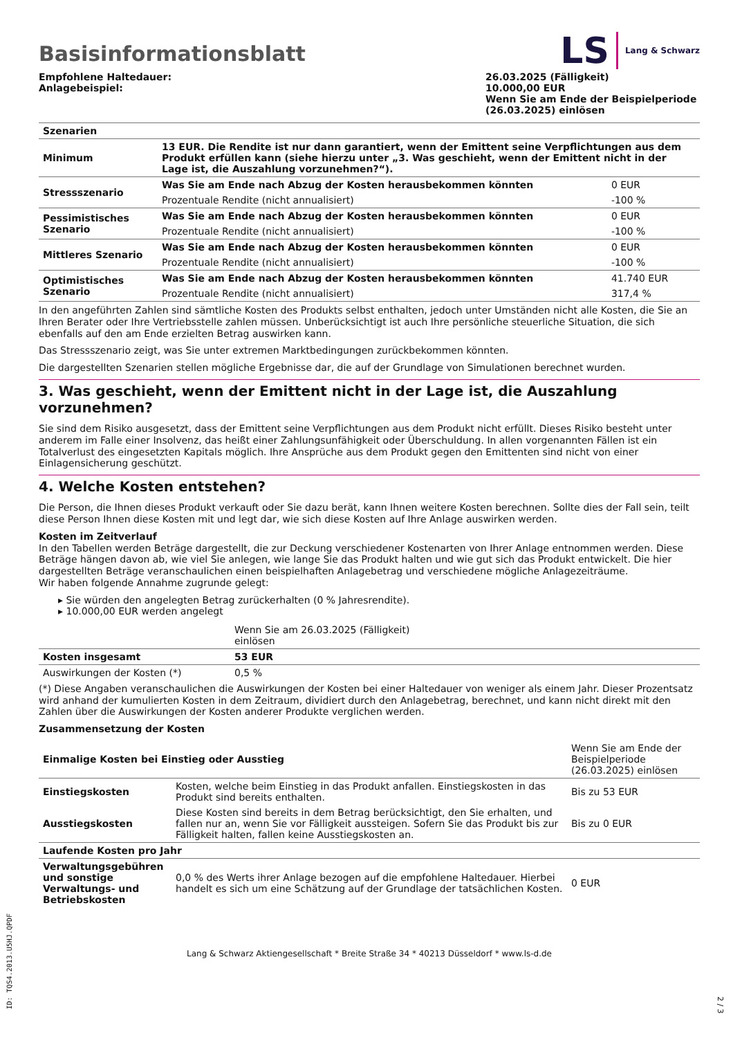Basisinformationsblatt
LS Lang & Schwarz
Empfohlene Haltedauer:
Anlagebeispiel:
26.03.2025 (Fälligkeit)
10.000,00 EUR
Wenn Sie am Ende der Beispielperiode (26.03.2025) einlösen
| Szenarien | | |
| --- | --- | --- |
| Minimum | 13 EUR. Die Rendite ist nur dann garantiert, wenn der Emittent seine Verpflichtungen aus dem Produkt erfüllen kann (siehe hierzu unter „3. Was geschieht, wenn der Emittent nicht in der Lage ist, die Auszahlung vorzunehmen?“). | |
| Stressszenario | Was Sie am Ende nach Abzug der Kosten herausbekommen könnten | 0 EUR |
| | Prozentuale Rendite (nicht annualisiert) | -100 % |
| Pessimistisches Szenario | Was Sie am Ende nach Abzug der Kosten herausbekommen könnten | 0 EUR |
| | Prozentuale Rendite (nicht annualisiert) | -100 % |
| Mittleres Szenario | Was Sie am Ende nach Abzug der Kosten herausbekommen könnten | 0 EUR |
| | Prozentuale Rendite (nicht annualisiert) | -100 % |
| Optimistisches Szenario | Was Sie am Ende nach Abzug der Kosten herausbekommen könnten | 41.740 EUR |
| | Prozentuale Rendite (nicht annualisiert) | 317,4 % |
In den angeführten Zahlen sind sämtliche Kosten des Produkts selbst enthalten, jedoch unter Umständen nicht alle Kosten, die Sie an Ihren Berater oder Ihre Vertriebsstelle zahlen müssen. Unberücksichtigt ist auch Ihre persönliche steuerliche Situation, die sich ebenfalls auf den am Ende erzielten Betrag auswirken kann.
Das Stressszenario zeigt, was Sie unter extremen Marktbedingungen zurückbekommen könnten.
Die dargestellten Szenarien stellen mögliche Ergebnisse dar, die auf der Grundlage von Simulationen berechnet wurden.
3. Was geschieht, wenn der Emittent nicht in der Lage ist, die Auszahlung vorzunehmen?
Sie sind dem Risiko ausgesetzt, dass der Emittent seine Verpflichtungen aus dem Produkt nicht erfüllt. Dieses Risiko besteht unter anderem im Falle einer Insolvenz, das heißt einer Zahlungsunfähigkeit oder Überschuldung. In allen vorgenannten Fällen ist ein Totalverlust des eingesetzten Kapitals möglich. Ihre Ansprüche aus dem Produkt gegen den Emittenten sind nicht von einer Einlagensicherung geschützt.
4. Welche Kosten entstehen?
Die Person, die Ihnen dieses Produkt verkauft oder Sie dazu berät, kann Ihnen weitere Kosten berechnen. Sollte dies der Fall sein, teilt diese Person Ihnen diese Kosten mit und legt dar, wie sich diese Kosten auf Ihre Anlage auswirken werden.
Kosten im Zeitverlauf
In den Tabellen werden Beträge dargestellt, die zur Deckung verschiedener Kostenarten von Ihrer Anlage entnommen werden. Diese Beträge hängen davon ab, wie viel Sie anlegen, wie lange Sie das Produkt halten und wie gut sich das Produkt entwickelt. Die hier dargestellten Beträge veranschaulichen einen beispielhaften Anlagebetrag und verschiedene mögliche Anlagezeiträume.
Wir haben folgende Annahme zugrunde gelegt:
▸ Sie würden den angelegten Betrag zurückerhalten (0 % Jahresrendite).
▸ 10.000,00 EUR werden angelegt
| | Wenn Sie am 26.03.2025 (Fälligkeit) einlösen | |
| Kosten insgesamt | 53 EUR | |
| Auswirkungen der Kosten (*) | 0,5 % | |
(*) Diese Angaben veranschaulichen die Auswirkungen der Kosten bei einer Haltedauer von weniger als einem Jahr. Dieser Prozentsatz wird anhand der kumulierten Kosten in dem Zeitraum, dividiert durch den Anlagebetrag, berechnet, und kann nicht direkt mit den Zahlen über die Auswirkungen der Kosten anderer Produkte verglichen werden.
Zusammensetzung der Kosten
| Einmalige Kosten bei Einstieg oder Ausstieg | | Wenn Sie am Ende der Beispielperiode (26.03.2025) einlösen |
| Einstiegskosten | Kosten, welche beim Einstieg in das Produkt anfallen. Einstiegskosten in das Produkt sind bereits enthalten. | Bis zu 53 EUR |
| Ausstiegskosten | Diese Kosten sind bereits in dem Betrag berücksichtigt, den Sie erhalten, und fallen nur an, wenn Sie vor Fälligkeit aussteigen. Sofern Sie das Produkt bis zur Fälligkeit halten, fallen keine Ausstiegskosten an. | Bis zu 0 EUR |
| Laufende Kosten pro Jahr | | |
| Verwaltungsgebühren und sonstige Verwaltungs- und Betriebskosten | 0,0 % des Werts ihrer Anlage bezogen auf die empfohlene Haltedauer. Hierbei handelt es sich um eine Schätzung auf der Grundlage der tatsächlichen Kosten. | 0 EUR |
Lang & Schwarz Aktiengesellschaft * Breite Straße 34 * 40213 Düsseldorf * www.ls-d.de
ID: TQS4.2013.U5HJ.QPDF
2 / 3